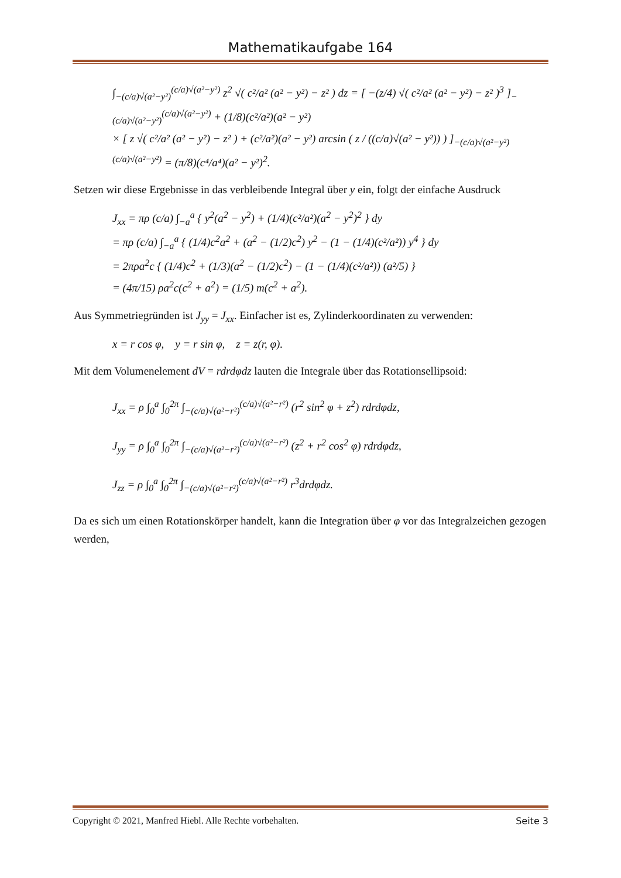Mathematikaufgabe 164
∫<sub>−(c/a)√(a²−y²)</sub><sup>(c/a)√(a²−y²)</sup> z<sup>2</sup> √( c²/a² (a² − y²) − z² ) dz = [ −(z/4) √( c²/a² (a² − y²) − z² )<sup>3</sup> ]<sub>−(c/a)√(a²−y²)</sub><sup>(c/a)√(a²−y²)</sup> + (1/8)(c²/a²)(a² − y²)
× [ z √( c²/a² (a² − y²) − z² ) + (c²/a²)(a² − y²) arcsin ( z / ((c/a)√(a² − y²)) ) ]<sub>−(c/a)√(a²−y²)</sub><sup>(c/a)√(a²−y²)</sup> = (π/8)(c⁴/a⁴)(a² − y²)<sup>2</sup>.
Setzen wir diese Ergebnisse in das verbleibende Integral über y ein, folgt der einfache Ausdruck
J<sub>xx</sub> = πρ (c/a) ∫<sub>−a</sub><sup>a</sup> { y<sup>2</sup>(a<sup>2</sup> − y<sup>2</sup>) + (1/4)(c²/a²)(a<sup>2</sup> − y<sup>2</sup>)<sup>2</sup> } dy
= πρ (c/a) ∫<sub>−a</sub><sup>a</sup> { (1/4)c<sup>2</sup>a<sup>2</sup> + (a<sup>2</sup> − (1/2)c<sup>2</sup>) y<sup>2</sup> − (1 − (1/4)(c²/a²)) y<sup>4</sup> } dy
= 2πρa<sup>2</sup>c { (1/4)c<sup>2</sup> + (1/3)(a<sup>2</sup> − (1/2)c<sup>2</sup>) − (1 − (1/4)(c²/a²)) (a²/5) }
= (4π/15) ρa<sup>2</sup>c(c<sup>2</sup> + a<sup>2</sup>) = (1/5) m(c<sup>2</sup> + a<sup>2</sup>).
Aus Symmetriegründen ist J<sub>yy</sub> = J<sub>xx</sub>. Einfacher ist es, Zylinderkoordinaten zu verwenden:
x = r cos φ, y = r sin φ, z = z(r, φ).
Mit dem Volumenelement dV = rdrdφdz lauten die Integrale über das Rotationsellipsoid:
J<sub>xx</sub> = ρ ∫<sub>0</sub><sup>a</sup> ∫<sub>0</sub><sup>2π</sup> ∫<sub>−(c/a)√(a²−r²)</sub><sup>(c/a)√(a²−r²)</sup> (r<sup>2</sup> sin<sup>2</sup> φ + z<sup>2</sup>) rdrdφdz,
J<sub>yy</sub> = ρ ∫<sub>0</sub><sup>a</sup> ∫<sub>0</sub><sup>2π</sup> ∫<sub>−(c/a)√(a²−r²)</sub><sup>(c/a)√(a²−r²)</sup> (z<sup>2</sup> + r<sup>2</sup> cos<sup>2</sup> φ) rdrdφdz,
J<sub>zz</sub> = ρ ∫<sub>0</sub><sup>a</sup> ∫<sub>0</sub><sup>2π</sup> ∫<sub>−(c/a)√(a²−r²)</sub><sup>(c/a)√(a²−r²)</sup> r<sup>3</sup>drdφdz.
Da es sich um einen Rotationskörper handelt, kann die Integration über φ vor das Integralzeichen gezogen werden,
Copyright © 2021, Manfred Hiebl. Alle Rechte vorbehalten. Seite 3